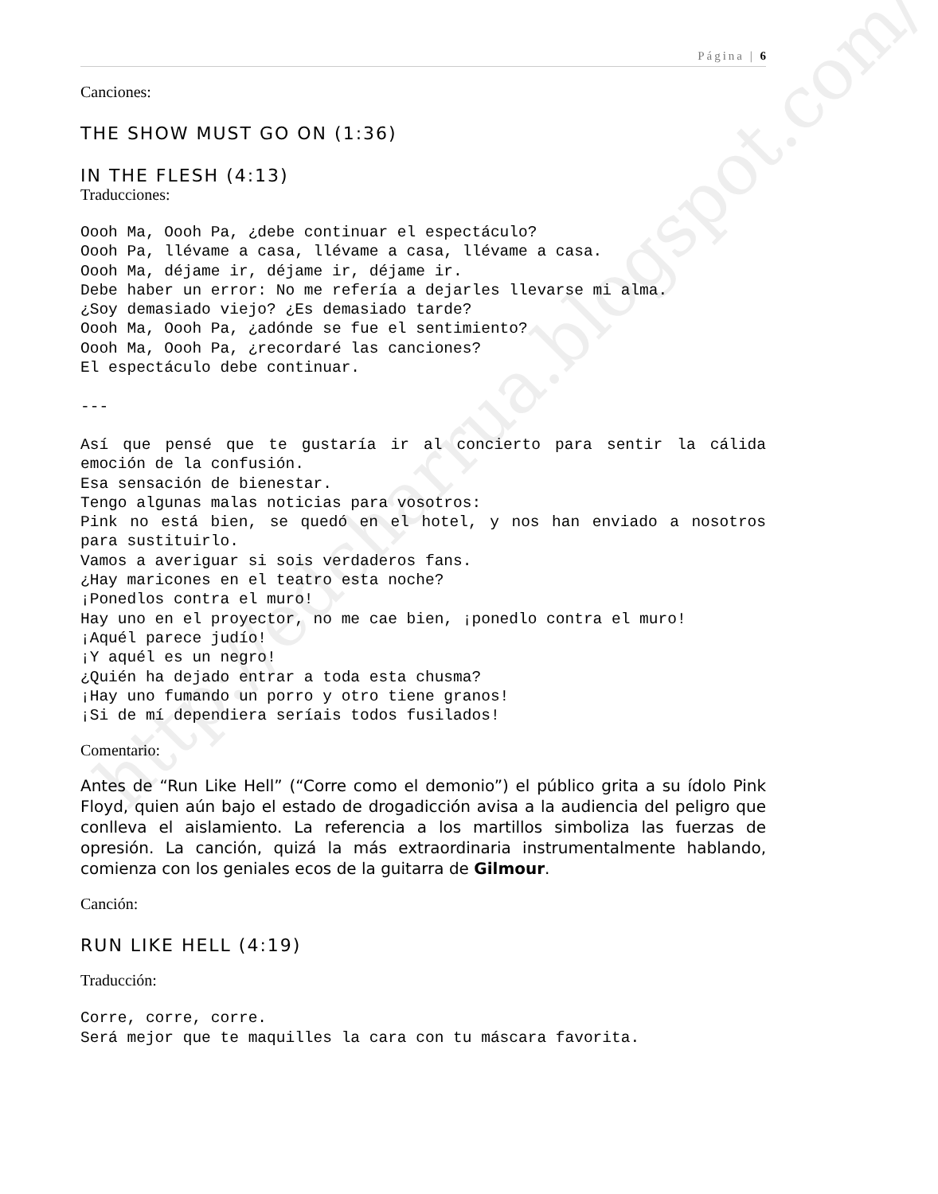http://edcharrua.blogspot.com/
Página | 6
Canciones:
THE SHOW MUST GO ON (1:36)
IN THE FLESH (4:13)
Traducciones:
Oooh Ma, Oooh Pa, ¿debe continuar el espectáculo?
Oooh Pa, llévame a casa, llévame a casa, llévame a casa.
Oooh Ma, déjame ir, déjame ir, déjame ir.
Debe haber un error: No me refería a dejarles llevarse mi alma.
¿Soy demasiado viejo? ¿Es demasiado tarde?
Oooh Ma, Oooh Pa, ¿adónde se fue el sentimiento?
Oooh Ma, Oooh Pa, ¿recordaré las canciones?
El espectáculo debe continuar.

---
Así que pensé que te gustaría ir al concierto para sentir la cálida emoción de la confusión.
Esa sensación de bienestar.
Tengo algunas malas noticias para vosotros:
Pink no está bien, se quedó en el hotel, y nos han enviado a nosotros para sustituirlo.
Vamos a averiguar si sois verdaderos fans.
¿Hay maricones en el teatro esta noche?
¡Ponedlos contra el muro!
Hay uno en el proyector, no me cae bien, ¡ponedlo contra el muro!
¡Aquél parece judío!
¡Y aquél es un negro!
¿Quién ha dejado entrar a toda esta chusma?
¡Hay uno fumando un porro y otro tiene granos!
¡Si de mí dependiera seríais todos fusilados!
Comentario:
Antes de “Run Like Hell” (“Corre como el demonio”) el público grita a su ídolo Pink Floyd, quien aún bajo el estado de drogadicción avisa a la audiencia del peligro que conlleva el aislamiento. La referencia a los martillos simboliza las fuerzas de opresión. La canción, quizá la más extraordinaria instrumentalmente hablando, comienza con los geniales ecos de la guitarra de Gilmour.
Canción:
RUN LIKE HELL (4:19)
Traducción:
Corre, corre, corre.
Será mejor que te maquilles la cara con tu máscara favorita.